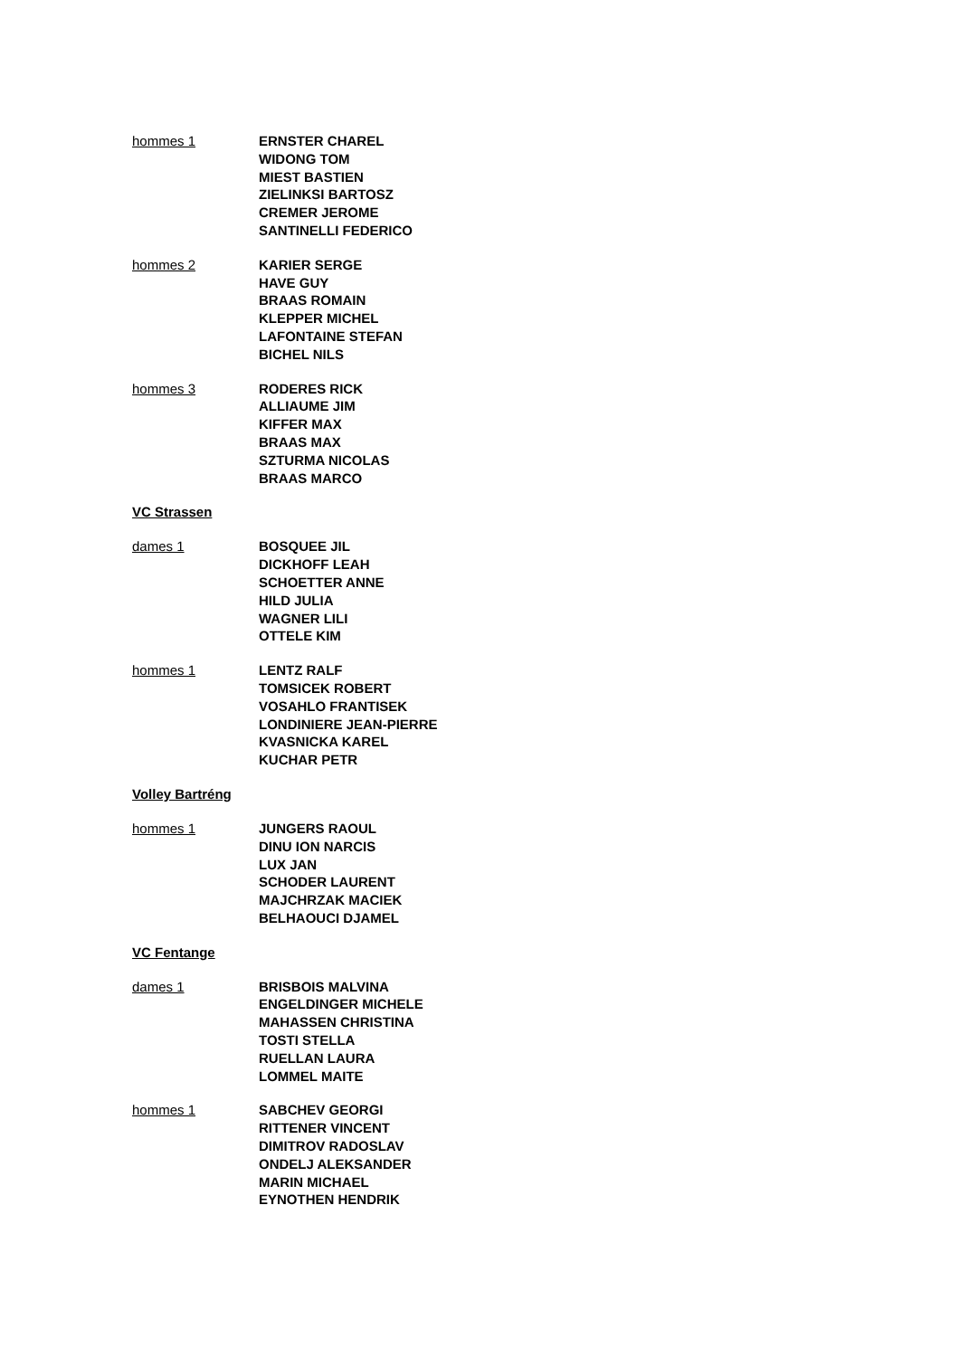hommes 1 ERNSTER CHAREL
WIDONG TOM
MIEST BASTIEN
ZIELINKSI BARTOSZ
CREMER JEROME
SANTINELLI FEDERICO
hommes 2 KARIER SERGE
HAVE GUY
BRAAS ROMAIN
KLEPPER MICHEL
LAFONTAINE STEFAN
BICHEL NILS
hommes 3 RODERES RICK
ALLIAUME JIM
KIFFER MAX
BRAAS MAX
SZTURMA NICOLAS
BRAAS MARCO
VC Strassen
dames 1 BOSQUEE JIL
DICKHOFF LEAH
SCHOETTER ANNE
HILD JULIA
WAGNER LILI
OTTELE KIM
hommes 1 LENTZ RALF
TOMSICEK ROBERT
VOSAHLO FRANTISEK
LONDINIERE JEAN-PIERRE
KVASNICKA KAREL
KUCHAR PETR
Volley Bartréng
hommes 1 JUNGERS RAOUL
DINU ION NARCIS
LUX JAN
SCHODER LAURENT
MAJCHRZAK MACIEK
BELHAOUCI DJAMEL
VC Fentange
dames 1 BRISBOIS MALVINA
ENGELDINGER MICHELE
MAHASSEN CHRISTINA
TOSTI STELLA
RUELLAN LAURA
LOMMEL MAITE
hommes 1 SABCHEV GEORGI
RITTENER VINCENT
DIMITROV RADOSLAV
ONDELJ ALEKSANDER
MARIN MICHAEL
EYNOTHEN HENDRIK